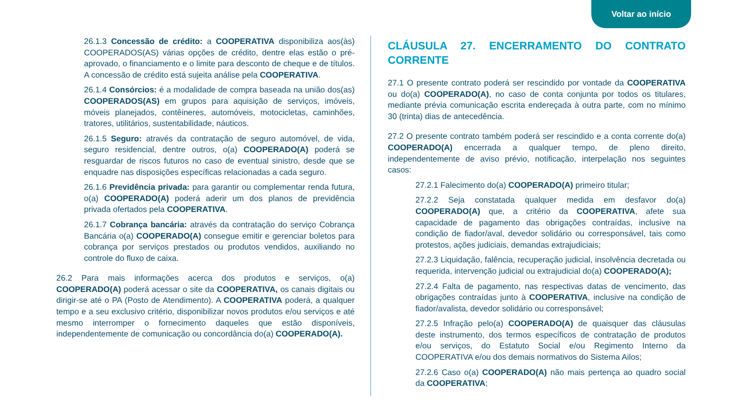Voltar ao início
26.1.3 Concessão de crédito: a COOPERATIVA disponibiliza aos(às) COOPERADOS(AS) várias opções de crédito, dentre elas estão o pré-aprovado, o financiamento e o limite para desconto de cheque e de títulos. A concessão de crédito está sujeita análise pela COOPERATIVA.
26.1.4 Consórcios: é a modalidade de compra baseada na união dos(as) COOPERADOS(AS) em grupos para aquisição de serviços, imóveis, móveis planejados, contêineres, automóveis, motocicletas, caminhões, tratores, utilitários, sustentabilidade, náuticos.
26.1.5 Seguro: através da contratação de seguro automóvel, de vida, seguro residencial, dentre outros, o(a) COOPERADO(A) poderá se resguardar de riscos futuros no caso de eventual sinistro, desde que se enquadre nas disposições específicas relacionadas a cada seguro.
26.1.6 Previdência privada: para garantir ou complementar renda futura, o(a) COOPERADO(A) poderá aderir um dos planos de previdência privada ofertados pela COOPERATIVA.
26.1.7 Cobrança bancária: através da contratação do serviço Cobrança Bancária o(a) COOPERADO(A) consegue emitir e gerenciar boletos para cobrança por serviços prestados ou produtos vendidos, auxiliando no controle do fluxo de caixa.
26.2 Para mais informações acerca dos produtos e serviços, o(a) COOPERADO(A) poderá acessar o site da COOPERATIVA, os canais digitais ou dirigir-se até o PA (Posto de Atendimento). A COOPERATIVA poderá, a qualquer tempo e a seu exclusivo critério, disponibilizar novos produtos e/ou serviços e até mesmo interromper o fornecimento daqueles que estão disponíveis, independentemente de comunicação ou concordância do(a) COOPERADO(A).
CLÁUSULA 27. ENCERRAMENTO DO CONTRATO CORRENTE
27.1 O presente contrato poderá ser rescindido por vontade da COOPERATIVA ou do(a) COOPERADO(A), no caso de conta conjunta por todos os titulares, mediante prévia comunicação escrita endereçada à outra parte, com no mínimo 30 (trinta) dias de antecedência.
27.2 O presente contrato também poderá ser rescindido e a conta corrente do(a) COOPERADO(A) encerrada a qualquer tempo, de pleno direito, independentemente de aviso prévio, notificação, interpelação nos seguintes casos:
27.2.1 Falecimento do(a) COOPERADO(A) primeiro titular;
27.2.2 Seja constatada qualquer medida em desfavor do(a) COOPERADO(A) que, a critério da COOPERATIVA, afete sua capacidade de pagamento das obrigações contraídas, inclusive na condição de fiador/aval, devedor solidário ou corresponsável, tais como protestos, ações judiciais, demandas extrajudiciais;
27.2.3 Liquidação, falência, recuperação judicial, insolvência decretada ou requerida, intervenção judicial ou extrajudicial do(a) COOPERADO(A);
27.2.4 Falta de pagamento, nas respectivas datas de vencimento, das obrigações contraídas junto à COOPERATIVA, inclusive na condição de fiador/avalista, devedor solidário ou corresponsável;
27.2.5 Infração pelo(a) COOPERADO(A) de quaisquer das cláusulas deste instrumento, dos termos específicos de contratação de produtos e/ou serviços, do Estatuto Social e/ou Regimento Interno da COOPERATIVA e/ou dos demais normativos do Sistema Ailos;
27.2.6 Caso o(a) COOPERADO(A) não mais pertença ao quadro social da COOPERATIVA;